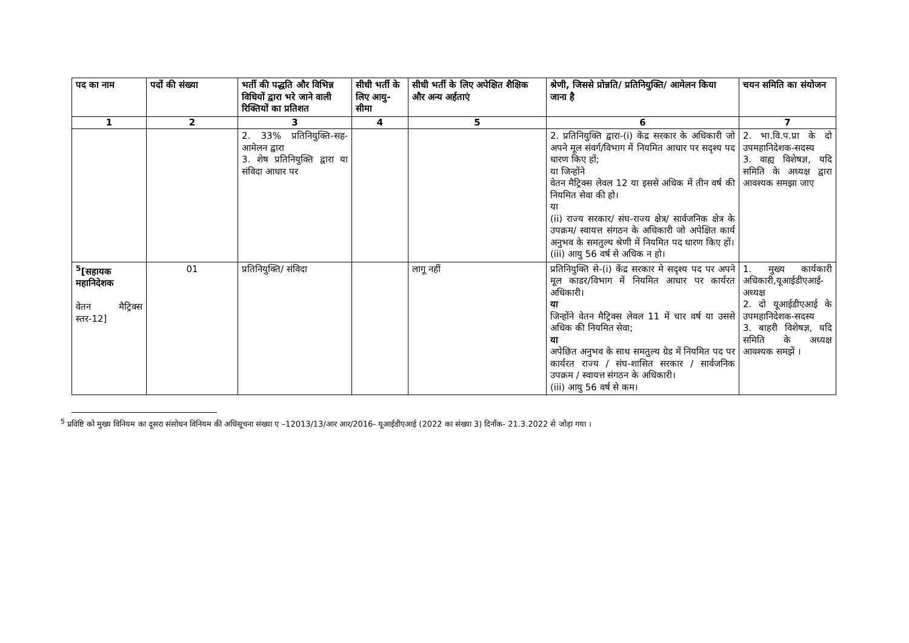| पद का नाम | पदों की संख्या | भर्ती की पद्धति और विभिन्न विधियों द्वारा भरे जाने वाली रिक्तियों का प्रतिशत | सीधी भर्ती के लिए आयु-सीमा | सीधी भर्ती के लिए अपेक्षित शैक्षिक और अन्य अर्हताएं | श्रेणी, जिससे प्रोन्नति/ प्रतिनियुक्ति/ आमेलन किया जाना है | चयन समिति का संयोजन |
| --- | --- | --- | --- | --- | --- | --- |
| 1 | 2 | 3 | 4 | 5 | 6 | 7 |
| | | 2. 33% प्रतिनियुक्ति-सह-आमेलन द्वारा 3. शेष प्रतिनियुक्ति द्वारा या संविदा आधार पर | | | 2. प्रतिनियुक्ति द्वारा-(i) केंद्र सरकार के अधिकारी जो अपने मूल संवर्ग/विभाग में नियमित आधार पर सदृश्य पद धारण किए हों; या जिन्होंने वेतन मैट्रिक्स लेवल 12 या इससे अधिक में तीन वर्ष की नियमित सेवा की हो। या (ii) राज्य सरकार/ संघ-राज्य क्षेत्र/ सार्वजनिक क्षेत्र के उपक्रम/ स्वायत्त संगठन के अधिकारी जो अपेक्षित कार्य अनुभव के समतुल्य श्रेणी में नियमित पद धारण किए हों। (iii) आयु 56 वर्ष से अधिक न हो। | 2. भा.वि.प.प्रा के दो उपमहानिदेशक-सदस्य 3. वाह्य विशेषज्ञ, यदि समिति के अध्यक्ष द्वारा आवश्यक समझा जाए |
| <sup>5</sup> [सहायक महानिदेशक वेतन मैट्रिक्स स्तर-12] | 01 | प्रतिनियुक्ति/ संविदा | | लागू नहीं | प्रतिनियुक्ति से-(i) केंद्र सरकार मे सदृश्य पद पर अपने मूल काडर/विभाग में नियमित आधार पर कार्यरत अधिकारी। या जिन्होंने वेतन मैट्रिक्स लेवल 11 में चार वर्ष या उससे अधिक की नियमित सेवा; या अपेछित अनुभव के साथ समतुल्य ग्रेड में नियमित पद पर कार्यरत राज्य / संघ-शासित सरकार / सार्वजनिक उपक्रम / स्वायत्त संगठन के अधिकारी। (iii) आयु 56 वर्ष से कम। | 1. मुख्य कार्यकारी अधिकारी,यूआईडीएआई- अध्यक्ष 2. दो यूआईडीएआई के उपमहानिदेशक-सदस्य 3. बाहरी विशेषज्ञ, यदि समिति के अध्यक्ष आवश्यक समझें । |
<sup>5</sup> प्रविष्टि को मुख्य विनियम का दूसरा संसोधन विनियम की अधिसूचना संख्या ए –12013/13/आर आर/2016- यूआईडीएआई (2022 का संख्या 3) दिनाँक- 21.3.2022 से जोड़ा गया ।